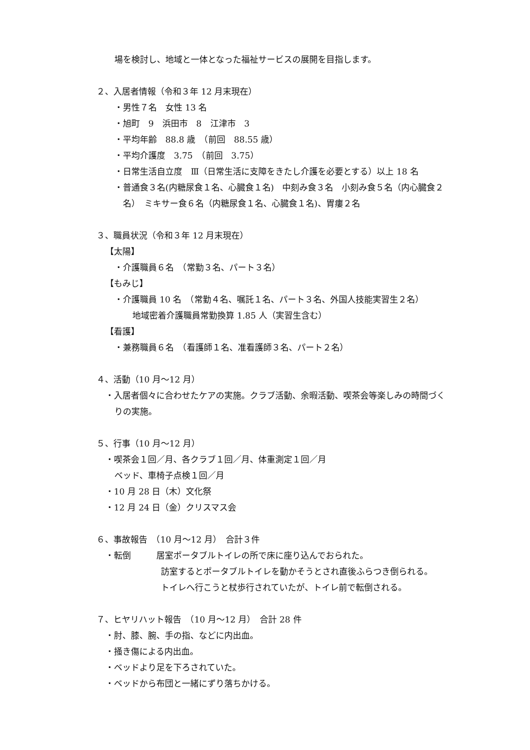場を検討し、地域と一体となった福祉サービスの展開を目指します。
２、入居者情報（令和３年 12 月末現在）
・男性７名　女性 13 名
・旭町　9　浜田市　8　江津市　3
・平均年齢　88.8 歳　（前回　88.55 歳）
・平均介護度　3.75　（前回　3.75）
・日常生活自立度　Ⅲ（日常生活に支障をきたし介護を必要とする）以上 18 名
・普通食３名(内糖尿食１名、心臓食１名)　中刻み食３名　小刻み食５名（内心臓食２
　名）　ミキサー食６名（内糖尿食１名、心臓食１名)、胃瘻２名
３、職員状況（令和３年 12 月末現在）
【太陽】
・介護職員６名　（常勤３名、パート３名）
【もみじ】
・介護職員 10 名　（常勤４名、嘱託１名、パート３名、外国人技能実習生２名）
地域密着介護職員常勤換算 1.85 人（実習生含む）
【看護】
・兼務職員６名　（看護師１名、准看護師３名、パート２名）
４、活動（10 月～12 月）
・入居者個々に合わせたケアの実施。クラブ活動、余暇活動、喫茶会等楽しみの時間づく
りの実施。
５、行事（10 月～12 月）
・喫茶会１回／月、各クラブ１回／月、体重測定１回／月
ベッド、車椅子点検１回／月
・10 月 28 日（木）文化祭
・12 月 24 日（金）クリスマス会
６、事故報告　（10 月～12 月）　合計３件
・転倒　　　居室ポータブルトイレの所で床に座り込んでおられた。
訪室するとポータブルトイレを動かそうとされ直後ふらつき倒られる。
トイレへ行こうと杖歩行されていたが、トイレ前で転倒される。
７、ヒヤリハット報告　（10 月～12 月）　合計 28 件
・肘、膝、腕、手の指、などに内出血。
・掻き傷による内出血。
・ベッドより足を下ろされていた。
・ベッドから布団と一緒にずり落ちかける。